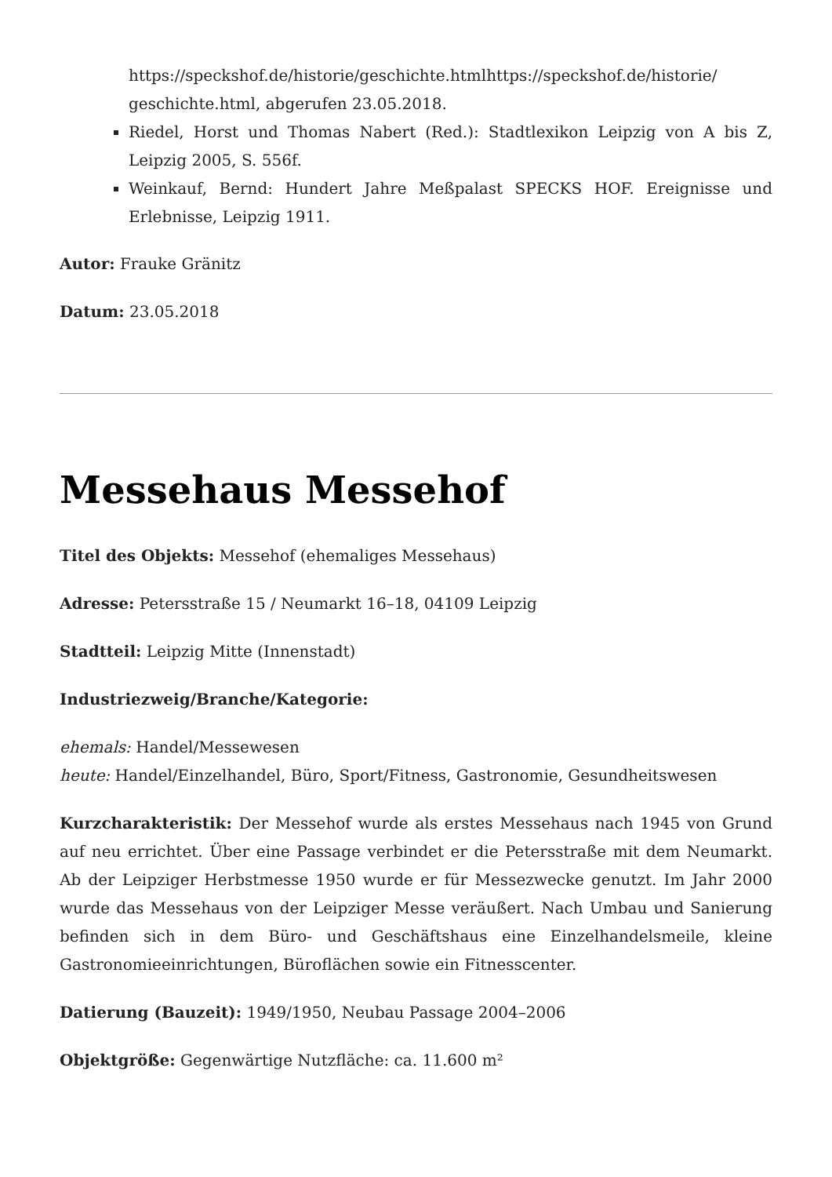https://speckshof.de/historie/geschichte.htmlhttps://speckshof.de/historie/ geschichte.html, abgerufen 23.05.2018.
Riedel, Horst und Thomas Nabert (Red.): Stadtlexikon Leipzig von A bis Z, Leipzig 2005, S. 556f.
Weinkauf, Bernd: Hundert Jahre Meßpalast SPECKS HOF. Ereignisse und Erlebnisse, Leipzig 1911.
Autor: Frauke Gränitz
Datum: 23.05.2018
Messehaus Messehof
Titel des Objekts: Messehof (ehemaliges Messehaus)
Adresse: Petersstraße 15 / Neumarkt 16–18, 04109 Leipzig
Stadtteil: Leipzig Mitte (Innenstadt)
Industriezweig/Branche/Kategorie:
ehemals: Handel/Messewesen
heute: Handel/Einzelhandel, Büro, Sport/Fitness, Gastronomie, Gesundheitswesen
Kurzcharakteristik: Der Messehof wurde als erstes Messehaus nach 1945 von Grund auf neu errichtet. Über eine Passage verbindet er die Petersstraße mit dem Neumarkt. Ab der Leipziger Herbstmesse 1950 wurde er für Messezwecke genutzt. Im Jahr 2000 wurde das Messehaus von der Leipziger Messe veräußert. Nach Umbau und Sanierung befinden sich in dem Büro- und Geschäftshaus eine Einzelhandelsmeile, kleine Gastronomieeinrichtungen, Büroflächen sowie ein Fitnesscenter.
Datierung (Bauzeit): 1949/1950, Neubau Passage 2004–2006
Objektgröße: Gegenwärtige Nutzfläche: ca. 11.600 m²